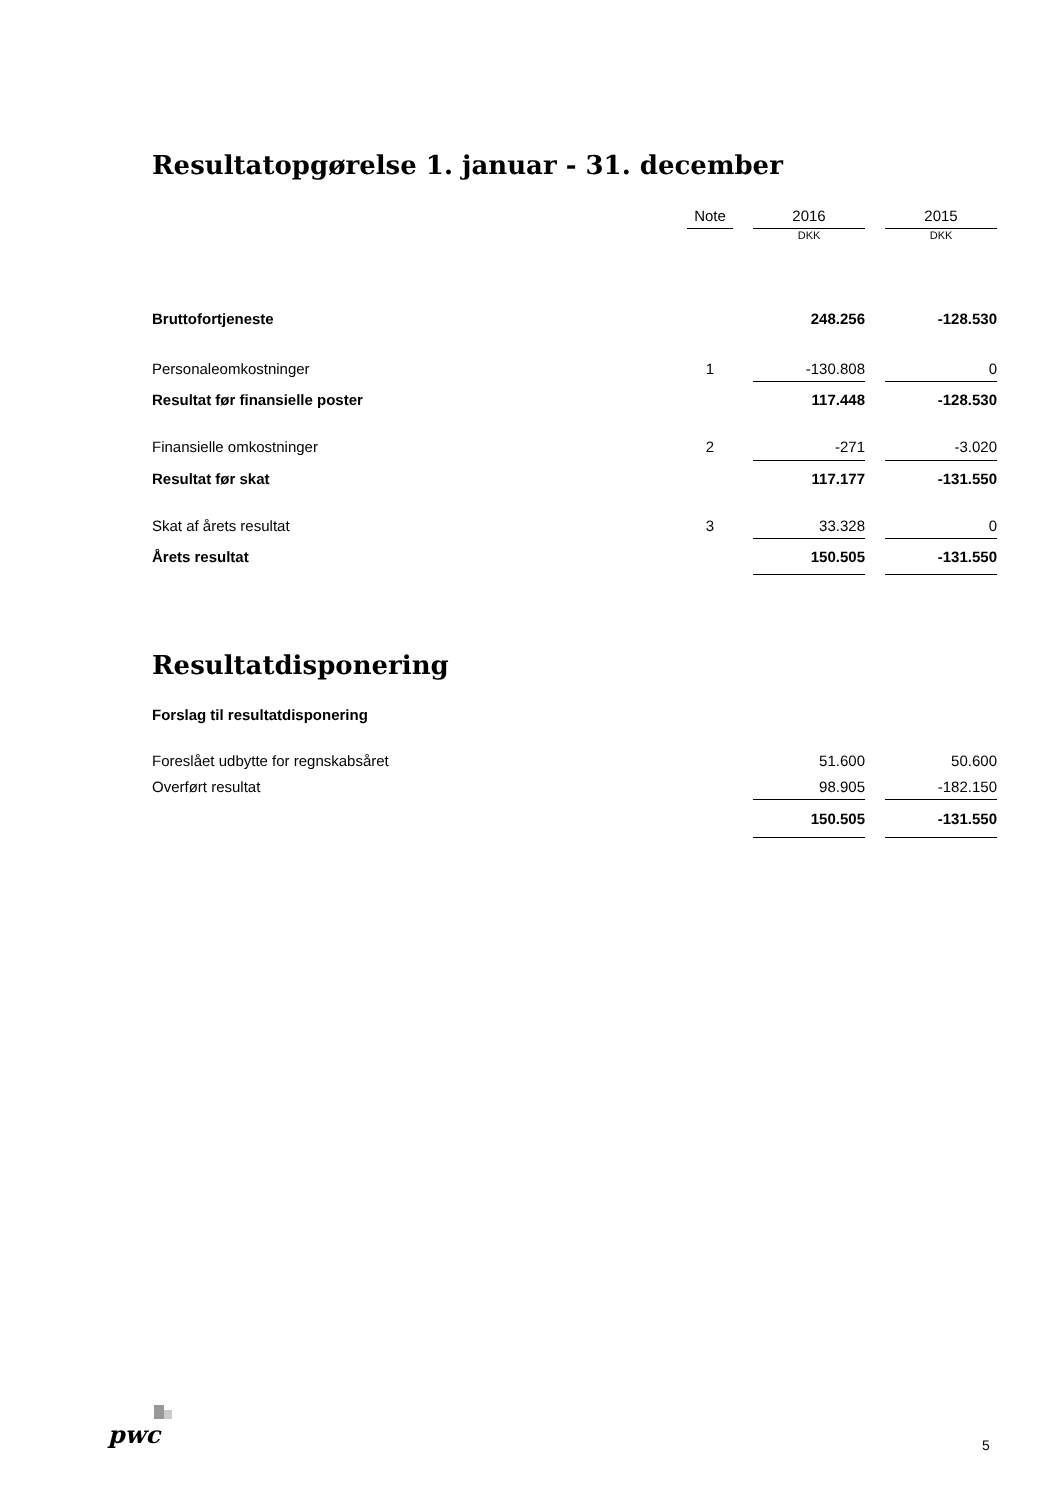Resultatopgørelse 1. januar - 31. december
| | Note | | 2016 | | 2015 |
| --- | --- | --- | --- | --- | --- |
| | | | DKK | | DKK |
| Bruttofortjeneste | | | 248.256 | | -128.530 |
| Personaleomkostninger | 1 | | -130.808 | | 0 |
| Resultat før finansielle poster | | | 117.448 | | -128.530 |
| Finansielle omkostninger | 2 | | -271 | | -3.020 |
| Resultat før skat | | | 117.177 | | -131.550 |
| Skat af årets resultat | 3 | | 33.328 | | 0 |
| Årets resultat | | | 150.505 | | -131.550 |
Resultatdisponering
Forslag til resultatdisponering
| Foreslået udbytte for regnskabsåret | | | 51.600 | | 50.600 |
| Overført resultat | | | 98.905 | | -182.150 |
| | | | 150.505 | | -131.550 |
pwc 5